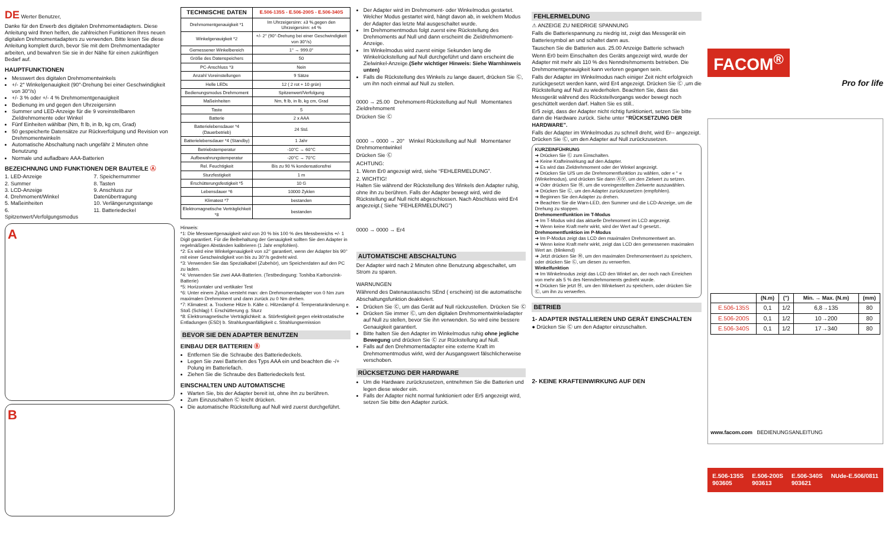DE Werter Benutzer,
Danke für den Erwerb des digitalen Drehmomentadapters. Diese Anleitung wird Ihnen helfen, die zahlreichen Funktionen Ihres neuen digitalen Drehmomentadapters zu verwenden. Bitte lesen Sie diese Anleitung komplett durch, bevor Sie mit dem Drehmomentadapter arbeiten, und bewahren Sie sie in der Nähe für einen zukünftigen Bedarf auf.
HAUPTFUNKTIONEN
Messwert des digitalen Drehmomentwinkels
+/- 2° Winkelgenauigkeit (90°-Drehung bei einer Geschwindigkeit von 30°/s)
+/- 3 % oder +/- 4 % Drehmomentgenauigkeit
Bedienung im und gegen den Uhrzeigersinn
Summer und LED-Anzeige für die 9 voreinstellbaren Zieldrehmomente oder Winkel
Fünf Einheiten wählbar (Nm, ft lb, in lb, kg cm, Grad)
50 gespeicherte Datensätze zur Rückverfolgung und Revision von Drehmomentwinkeln
Automatische Abschaltung nach ungefähr 2 Minuten ohne Benutzung
Normale und aufladbare AAA-Batterien
BEZEICHNUNG UND FUNKTIONEN DER BAUTEILE Ⓐ
1. LED-Anzeige
2. Summer
3. LCD-Anzeige
4. Drehmoment/Winkel
5. Maßeinheiten
6. Spitzenwert/Verfolgungsmodus
7. Speichernummer
8. Tasten
9. Anschluss zur Datenübertragung
10. Verlängerungsstange
11. Batteriedeckel
A
B
| TECHNISCHE DATEN | E.506-135S - E.506-200S - E.506-340S |
| --- | --- |
| Drehmomentgenauigkeit *1 | Im Uhrzeigersinn: ±3 %,gegen den Uhrzeigersinn: ±4 % |
| Winkelgenauigkeit *2 | +/- 2° (90°-Drehung bei einer Geschwindigkeit von 30°/s) |
| Gemessener Winkelbereich | 1° → 999.0° |
| Größe des Datenspeichers | 50 |
| PC-Anschluss *3 | Nein |
| Anzahl Voreinstellungen | 9 Sätze |
| Helle LEDs | 12 ( 2 rot + 10 grün) |
| Bedienungsmodus Drehmoment | Spitzenwert/Verfolgung |
| Maßeinheiten | Nm, ft lb, in lb, kg cm, Grad |
| Taste | 5 |
| Batterie | 2 x AAA |
| Batterielebensdauer *4 (Dauerbetrieb) | 24 Std. |
| Batterielebensdauer *4 (Standby) | 1 Jahr |
| Betriebstemperatur | -10°C → 60°C |
| Aufbewahrungstemperatur | -20°C → 70°C |
| Rel. Feuchtigkeit | Bis zu 90 % kondensationsfrei |
| Sturzfestigkeit | 1 m |
| Erschütterungsfestigkeit *5 | 10 G |
| Lebensdauer *6 | 10000 Zyklen |
| Klimatest *7 | bestanden |
| Elektromagnetische Verträglichkeit *8 | bestanden |
Hinweis:
*1: Die Messwertgenauigkeit wird von 20 % bis 100 % des Messbereichs +/- 1 Digit garantiert. Für die Beibehaltung der Genauigkeit sollten Sie den Adapter in regelmäßigen Abständen kalibrieren (1 Jahr empfohlen).
*2: Es wird eine Winkelgenauigkeit von ±2° garantiert, wenn der Adapter bis 90° mit einer Geschwindigkeit von bis zu 30°/s gedreht wird.
*3: Verwenden Sie das Spezialkabel (Zubehör), um Speicherdaten auf den PC zu laden.
*4: Verwenden Sie zwei AAA-Batterien. (Testbedingung: Toshiba Karbonzink-Batterie)
*5: Horizontaler und vertikaler Test
*6: Unter einem Zyklus versteht man: den Drehmomentadapter von 0 Nm zum maximalen Drehmoment und dann zurück zu 0 Nm drehen.
*7: Klimatest: a. Trockene Hitze b. Kälte c. Hitzedampf d. Temperaturänderung e. Stoß (Schlag) f. Erschütterung g. Sturz
*8: Elektromagnetische Verträglichkeit: a. Störfestigkeit gegen elektrostatische Entladungen (ESD) b. Strahlungsanfälligkeit c. Strahlungsemission
BEVOR SIE DEN ADAPTER BENUTZEN
EINBAU DER BATTERIEN Ⓑ
Entfernen Sie die Schraube des Batteriedeckels.
Legen Sie zwei Batterien des Typs AAA ein und beachten die -/+ Polung im Batteriefach.
Ziehen Sie die Schraube des Batteriedeckels fest.
EINSCHALTEN UND AUTOMATISCHE
Warten Sie, bis der Adapter bereit ist, ohne ihn zu berühren.
Zum Einzuschalten Ⓒ leicht drücken.
Die automatische Rückstellung auf Null wird zuerst durchgeführt.
Der Adapter wird im Drehmoment- oder Winkelmodus gestartet. Welcher Modus gestartet wird, hängt davon ab, in welchem Modus der Adapter das letzte Mal ausgeschaltet wurde.
Im Drehmomentmodus folgt zuerst eine Rückstellung des Drehmoments auf Null und dann erscheint die Zieldrehmoment-Anzeige.
Im Winkelmodus wird zuerst einige Sekunden lang die Winkelrückstellung auf Null durchgeführt und dann erscheint die Zielwinkel-Anzeige.(Sehr wichtiger Hinweis: Siehe Warnhinweis unten)
Falls die Rückstellung des Winkels zu lange dauert, drücken Sie Ⓒ, um ihn noch einmal auf Null zu stellen.
0000 → 25.00 Drehmoment-Rückstellung auf Null Momentanes Zieldrehmoment
Drücken Sie Ⓒ
0000 → 0000 → 20° Winkel Rückstellung auf Null Momentaner Drehmomentwinkel
Drücken Sie Ⓒ
ACHTUNG:
1. Wenn Er0 angezeigt wird, siehe “FEHLERMELDUNG”.
2. WICHTIG!
Halten Sie während der Rückstellung des Winkels den Adapter ruhig, ohne ihn zu berühren. Falls der Adapter bewegt wird, wird die Rückstellung auf Null nicht abgeschlossen. Nach Abschluss wird Er4 angezeigt.( Siehe “FEHLERMELDUNG”)
0000 → 0000 → Er4
AUTOMATISCHE ABSCHALTUNG
Der Adapter wird nach 2 Minuten ohne Benutzung abgeschaltet, um Strom zu sparen.
WARNUNGEN
Während des Datenaustauschs SEnd ( erscheint) ist die automatische Abschaltungsfunktion deaktiviert.
Drücken Sie Ⓒ, um das Gerät auf Null rückzustellen. Drücken Sie Ⓒ
Drücken Sie immer Ⓒ, um den digitalen Drehmomentwinkeladapter auf Null zu stellen, bevor Sie ihn verwenden. So wird eine bessere Genauigkeit garantiert.
Bitte halten Sie den Adapter im Winkelmodus ruhig ohne jegliche Bewegung und drücken Sie Ⓒ zur Rückstellung auf Null.
Falls auf den Drehmomentadapter eine externe Kraft im Drehmomentmodus wirkt, wird der Ausgangswert fälschlicherweise verschoben.
RÜCKSETZUNG DER HARDWARE
Um die Hardware zurückzusetzen, entnehmen Sie die Batterien und legen diese wieder ein.
Falls der Adapter nicht normal funktioniert oder Er5 angezeigt wird, setzen Sie bitte den Adapter zurück.
FEHLERMELDUNG
⚠ ANZEIGE ZU NIEDRIGE SPANNUNG
Falls die Batteriespannung zu niedrig ist, zeigt das Messgerät ein Batteriesymbol an und schaltet dann aus.
Tauschen Sie die Batterien aus. 25.00 Anzeige Batterie schwach
Wenn Er0 beim Einschalten des Geräts angezeigt wird, wurde der Adapter mit mehr als 110 % des Nenndrehmoments betrieben. Die Drehmomentgenauigkeit kann verloren gegangen sein.
Falls der Adapter im Winkelmodus nach einiger Zeit nicht erfolgreich zurückgesetzt werden kann, wird Er4 angezeigt. Drücken Sie Ⓒ ,um die Rückstellung auf Null zu wiederholen. Beachten Sie, dass das Messgerät während des Rückstellvorgangs weder bewegt noch geschüttelt werden darf. Halten Sie es still..
Er5 zeigt, dass der Adapter nicht richtig funktioniert, setzen Sie bitte dann die Hardware zurück. Siehe unter “RÜCKSETZUNG DER HARDWARE”.
Falls der Adapter im Winkelmodus zu schnell dreht, wird Er-- angezeigt. Drücken Sie Ⓒ, um den Adapter auf Null zurückzusetzen.
KURZEINFÜHRUNG
➜ Drücken Sie Ⓒ zum Einschalten.
➜ Keine Krafteinwirkung auf den Adapter.
➜ Es wird das Zieldrehmoment oder der Winkel angezeigt.
➜ Drücken Sie U/S um die Drehmomentfunktion zu wählen, oder « ° « (Winkelmodus), und drücken Sie dann ⒶⓋ, um den Zielwert zu setzen.
➜ Oder drücken Sie Ⓜ, um die voreingestellten Zielwerte auszuwählen.
➜ Drücken Sie Ⓒ, um den Adapter zurückzusetzen (empfohlen).
➜ Beginnen Sie den Adapter zu drehen.
➜ Beachten Sie die Warn-LED, den Summer und die LCD-Anzeige, um die Drehung zu stoppen.
Drehmomentfunktion im T-Modus
➜ Im T-Modus wird das aktuelle Drehmoment im LCD angezeigt.
➜ Wenn keine Kraft mehr wirkt, wird der Wert auf 0 gesetzt..
Drehmomentfunktion im P-Modus
➜ Im P-Modus zeigt das LCD den maximalen Drehmomentwert an.
➜ Wenn keine Kraft mehr wirkt, zeigt das LCD den gemessenen maximalen Wert an. (blinkend)
➜ Jetzt drücken Sie Ⓜ, um den maximalen Drehmomentwert zu speichern, oder drücken Sie Ⓒ, um diesen zu verwerfen.
Winkelfunktion
➜ Im Winkelmodus zeigt das LCD den Winkel an, der noch nach Erreichen von mehr als 5 % des Nenndrehmoments gedreht wurde.
➜ Drücken Sie jetzt Ⓜ, um den Winkelwert zu speichern, oder drücken Sie Ⓒ, um ihn zu verwerfen.
BETRIEB
1- ADAPTER INSTALLIEREN UND GERÄT EINSCHALTEN
● Drücken Sie Ⓒ um den Adapter einzuschalten.
2- KEINE KRAFTEINWIRKUNG AUF DEN
FACOM<sup>®</sup>
Pro for life
| | (N.m) | (") | Min. → Max. (N.m) | (mm) |
| --- | --- | --- | --- | --- |
| E.506-135S | 0,1 | 1/2 | 6,8→135 | 80 |
| E.506-200S | 0,1 | 1/2 | 10→200 | 80 |
| E.506-340S | 0,1 | 1/2 | 17→340 | 80 |
www.facom.com BEDIENUNGSANLEITUNG
E.506-135S
903605 E.506-200S
903613 E.506-340S
903621 NUde-E.506/0811